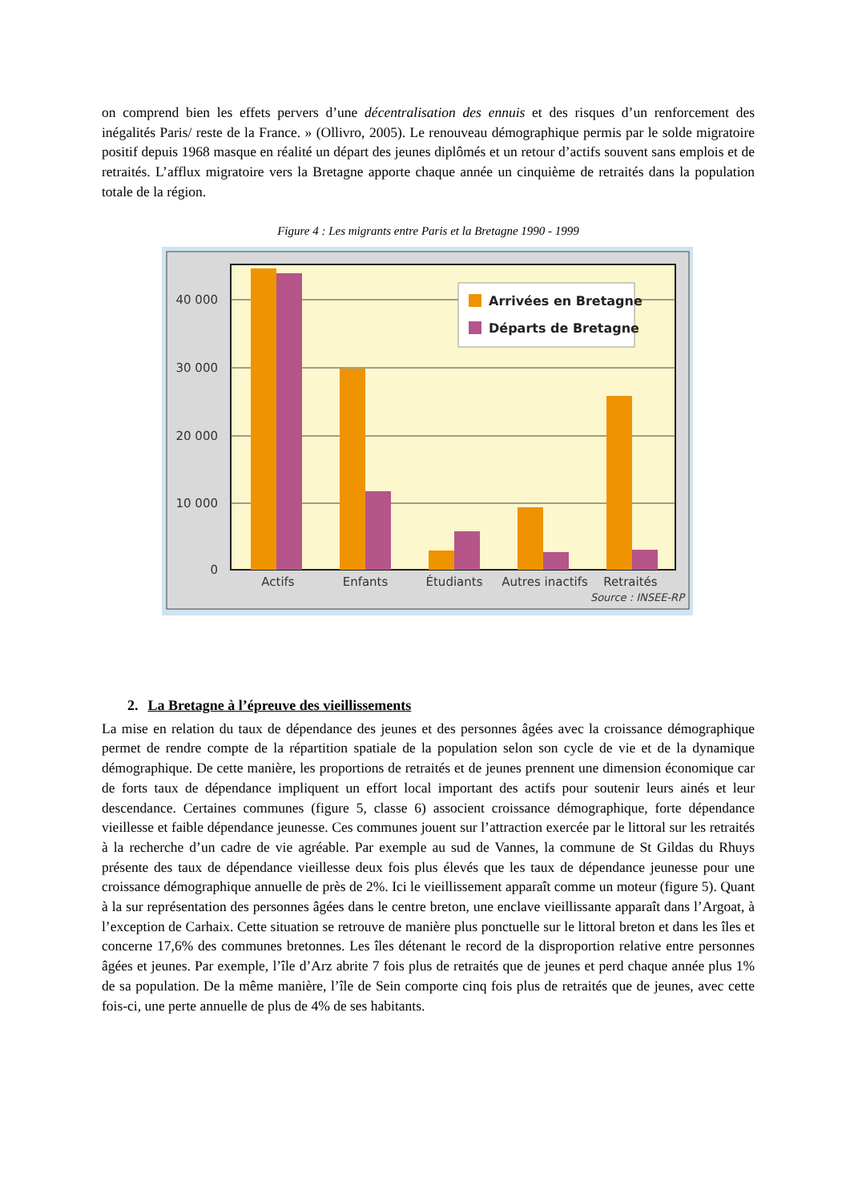on comprend bien les effets pervers d’une décentralisation des ennuis et des risques d’un renforcement des inégalités Paris/ reste de la France. » (Ollivro, 2005). Le renouveau démographique permis par le solde migratoire positif depuis 1968 masque en réalité un départ des jeunes diplômés et un retour d’actifs souvent sans emplois et de retraités. L’afflux migratoire vers la Bretagne apporte chaque année un cinquième de retraités dans la population totale de la région.
Figure 4 : Les migrants entre Paris et la Bretagne 1990 - 1999
40 000
30 000
20 000
10 000
0
Arrivées en Bretagne
Départs de Bretagne
Actifs
Enfants
Étudiants
Autres inactifs
Retraités
Source : INSEE-RP
2. La Bretagne à l’épreuve des vieillissements
La mise en relation du taux de dépendance des jeunes et des personnes âgées avec la croissance démographique permet de rendre compte de la répartition spatiale de la population selon son cycle de vie et de la dynamique démographique. De cette manière, les proportions de retraités et de jeunes prennent une dimension économique car de forts taux de dépendance impliquent un effort local important des actifs pour soutenir leurs ainés et leur descendance. Certaines communes (figure 5, classe 6) associent croissance démographique, forte dépendance vieillesse et faible dépendance jeunesse. Ces communes jouent sur l’attraction exercée par le littoral sur les retraités à la recherche d’un cadre de vie agréable. Par exemple au sud de Vannes, la commune de St Gildas du Rhuys présente des taux de dépendance vieillesse deux fois plus élevés que les taux de dépendance jeunesse pour une croissance démographique annuelle de près de 2%. Ici le vieillissement apparaît comme un moteur (figure 5). Quant à la sur représentation des personnes âgées dans le centre breton, une enclave vieillissante apparaît dans l’Argoat, à l’exception de Carhaix. Cette situation se retrouve de manière plus ponctuelle sur le littoral breton et dans les îles et concerne 17,6% des communes bretonnes. Les îles détenant le record de la disproportion relative entre personnes âgées et jeunes. Par exemple, l’île d’Arz abrite 7 fois plus de retraités que de jeunes et perd chaque année plus 1% de sa population. De la même manière, l’île de Sein comporte cinq fois plus de retraités que de jeunes, avec cette fois-ci, une perte annuelle de plus de 4% de ses habitants.